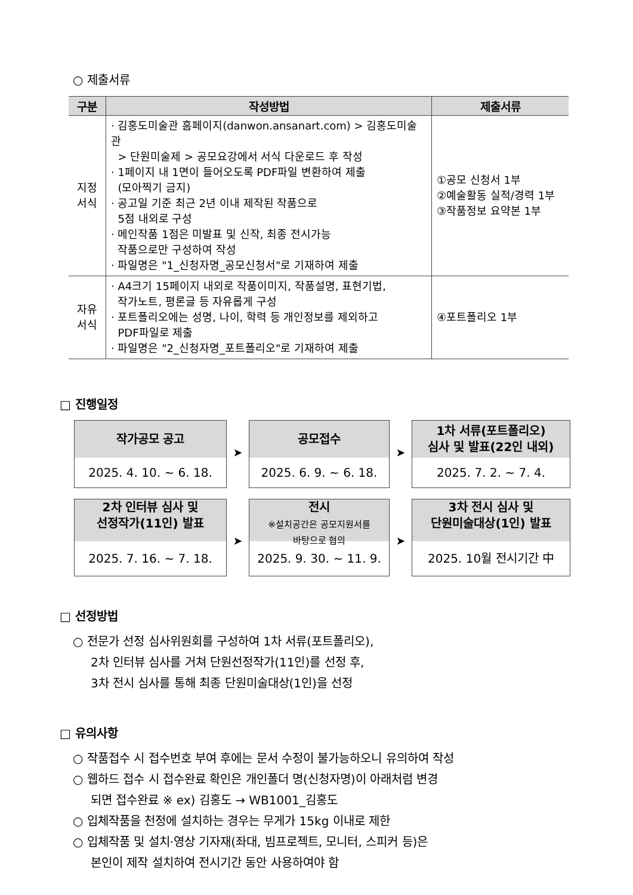○ 제출서류
| 구분 | 작성방법 | 제출서류 |
| --- | --- | --- |
| 지정 서식 | · 김홍도미술관 홈페이지(danwon.ansanart.com) > 김홍도미술관 > 단원미술제 > 공모요강에서 서식 다운로드 후 작성 · 1페이지 내 1면이 들어오도록 PDF파일 변환하여 제출 (모아찍기 금지) · 공고일 기준 최근 2년 이내 제작된 작품으로 5점 내외로 구성 · 메인작품 1점은 미발표 및 신작, 최종 전시가능 작품으로만 구성하여 작성 · 파일명은 "1_신청자명_공모신청서"로 기재하여 제출 | ①공모 신청서 1부 ②예술활동 실적/경력 1부 ③작품정보 요약본 1부 |
| 자유 서식 | · A4크기 15페이지 내외로 작품이미지, 작품설명, 표현기법, 작가노트, 평론글 등 자유롭게 구성 · 포트폴리오에는 성명, 나이, 학력 등 개인정보를 제외하고 PDF파일로 제출 · 파일명은 "2_신청자명_포트폴리오"로 기재하여 제출 | ④포트폴리오 1부 |
□ 진행일정
| 작가공모 공고 2025. 4. 10. ~ 6. 18. | ➤ | 공모접수 2025. 6. 9. ~ 6. 18. | ➤ | 1차 서류(포트폴리오) 심사 및 발표(22인 내외) 2025. 7. 2. ~ 7. 4. |
| 2차 인터뷰 심사 및 선정작가(11인) 발표 2025. 7. 16. ~ 7. 18. | ➤ | 전시 ※설치공간은 공모지원서를 바탕으로 협의 2025. 9. 30. ~ 11. 9. | ➤ | 3차 전시 심사 및 단원미술대상(1인) 발표 2025. 10월 전시기간 中 |
□ 선정방법
○ 전문가 선정 심사위원회를 구성하여 1차 서류(포트폴리오),
2차 인터뷰 심사를 거쳐 단원선정작가(11인)를 선정 후,
3차 전시 심사를 통해 최종 단원미술대상(1인)을 선정
□ 유의사항
○ 작품접수 시 접수번호 부여 후에는 문서 수정이 불가능하오니 유의하여 작성
○ 웹하드 접수 시 접수완료 확인은 개인폴더 명(신청자명)이 아래처럼 변경
되면 접수완료 ※ ex) 김홍도 → WB1001_김홍도
○ 입체작품을 천정에 설치하는 경우는 무게가 15kg 이내로 제한
○ 입체작품 및 설치·영상 기자재(좌대, 빔프로젝트, 모니터, 스피커 등)은
본인이 제작 설치하여 전시기간 동안 사용하여야 함